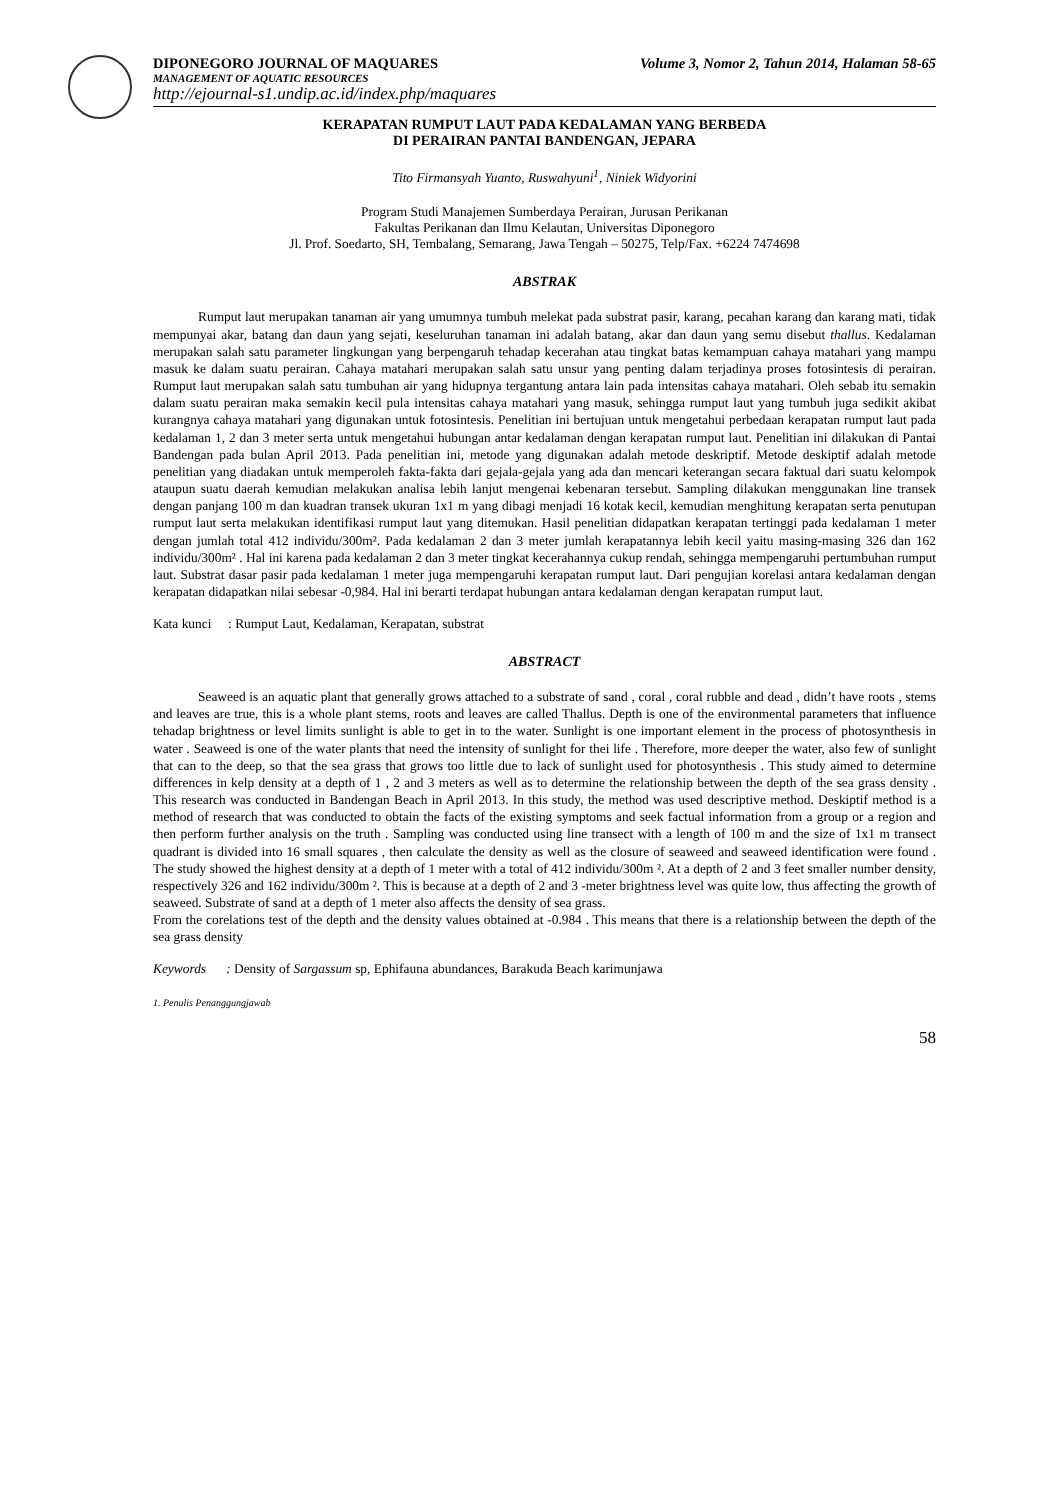DIPONEGORO JOURNAL OF MAQUARES Volume 3, Nomor 2, Tahun 2014, Halaman 58-65
MANAGEMENT OF AQUATIC RESOURCES
http://ejournal-s1.undip.ac.id/index.php/maquares
KERAPATAN RUMPUT LAUT PADA KEDALAMAN YANG BERBEDA
DI PERAIRAN PANTAI BANDENGAN, JEPARA
Tito Firmansyah Yuanto, Ruswahyuni<sup>1</sup>, Niniek Widyorini
Program Studi Manajemen Sumberdaya Perairan, Jurusan Perikanan
Fakultas Perikanan dan Ilmu Kelautan, Universitas Diponegoro
Jl. Prof. Soedarto, SH, Tembalang, Semarang, Jawa Tengah – 50275, Telp/Fax. +6224 7474698
ABSTRAK
Rumput laut merupakan tanaman air yang umumnya tumbuh melekat pada substrat pasir, karang, pecahan karang dan karang mati, tidak mempunyai akar, batang dan daun yang sejati, keseluruhan tanaman ini adalah batang, akar dan daun yang semu disebut thallus. Kedalaman merupakan salah satu parameter lingkungan yang berpengaruh tehadap kecerahan atau tingkat batas kemampuan cahaya matahari yang mampu masuk ke dalam suatu perairan. Cahaya matahari merupakan salah satu unsur yang penting dalam terjadinya proses fotosintesis di perairan. Rumput laut merupakan salah satu tumbuhan air yang hidupnya tergantung antara lain pada intensitas cahaya matahari. Oleh sebab itu semakin dalam suatu perairan maka semakin kecil pula intensitas cahaya matahari yang masuk, sehingga rumput laut yang tumbuh juga sedikit akibat kurangnya cahaya matahari yang digunakan untuk fotosintesis. Penelitian ini bertujuan untuk mengetahui perbedaan kerapatan rumput laut pada kedalaman 1, 2 dan 3 meter serta untuk mengetahui hubungan antar kedalaman dengan kerapatan rumput laut. Penelitian ini dilakukan di Pantai Bandengan pada bulan April 2013. Pada penelitian ini, metode yang digunakan adalah metode deskriptif. Metode deskiptif adalah metode penelitian yang diadakan untuk memperoleh fakta-fakta dari gejala-gejala yang ada dan mencari keterangan secara faktual dari suatu kelompok ataupun suatu daerah kemudian melakukan analisa lebih lanjut mengenai kebenaran tersebut. Sampling dilakukan menggunakan line transek dengan panjang 100 m dan kuadran transek ukuran 1x1 m yang dibagi menjadi 16 kotak kecil, kemudian menghitung kerapatan serta penutupan rumput laut serta melakukan identifikasi rumput laut yang ditemukan. Hasil penelitian didapatkan kerapatan tertinggi pada kedalaman 1 meter dengan jumlah total 412 individu/300m². Pada kedalaman 2 dan 3 meter jumlah kerapatannya lebih kecil yaitu masing-masing 326 dan 162 individu/300m² . Hal ini karena pada kedalaman 2 dan 3 meter tingkat kecerahannya cukup rendah, sehingga mempengaruhi pertumbuhan rumput laut. Substrat dasar pasir pada kedalaman 1 meter juga mempengaruhi kerapatan rumput laut. Dari pengujian korelasi antara kedalaman dengan kerapatan didapatkan nilai sebesar -0,984. Hal ini berarti terdapat hubungan antara kedalaman dengan kerapatan rumput laut.
Kata kunci : Rumput Laut, Kedalaman, Kerapatan, substrat
ABSTRACT
Seaweed is an aquatic plant that generally grows attached to a substrate of sand , coral , coral rubble and dead , didn’t have roots , stems and leaves are true, this is a whole plant stems, roots and leaves are called Thallus. Depth is one of the environmental parameters that influence tehadap brightness or level limits sunlight is able to get in to the water. Sunlight is one important element in the process of photosynthesis in water . Seaweed is one of the water plants that need the intensity of sunlight for thei life . Therefore, more deeper the water, also few of sunlight that can to the deep, so that the sea grass that grows too little due to lack of sunlight used for photosynthesis . This study aimed to determine differences in kelp density at a depth of 1 , 2 and 3 meters as well as to determine the relationship between the depth of the sea grass density . This research was conducted in Bandengan Beach in April 2013. In this study, the method was used descriptive method. Deskiptif method is a method of research that was conducted to obtain the facts of the existing symptoms and seek factual information from a group or a region and then perform further analysis on the truth . Sampling was conducted using line transect with a length of 100 m and the size of 1x1 m transect quadrant is divided into 16 small squares , then calculate the density as well as the closure of seaweed and seaweed identification were found . The study showed the highest density at a depth of 1 meter with a total of 412 individu/300m ². At a depth of 2 and 3 feet smaller number density, respectively 326 and 162 individu/300m ². This is because at a depth of 2 and 3 -meter brightness level was quite low, thus affecting the growth of seaweed. Substrate of sand at a depth of 1 meter also affects the density of sea grass.
From the corelations test of the depth and the density values obtained at -0.984 . This means that there is a relationship between the depth of the sea grass density
Keywords : Density of Sargassum sp, Ephifauna abundances, Barakuda Beach karimunjawa
1. Penulis Penanggungjawab
58